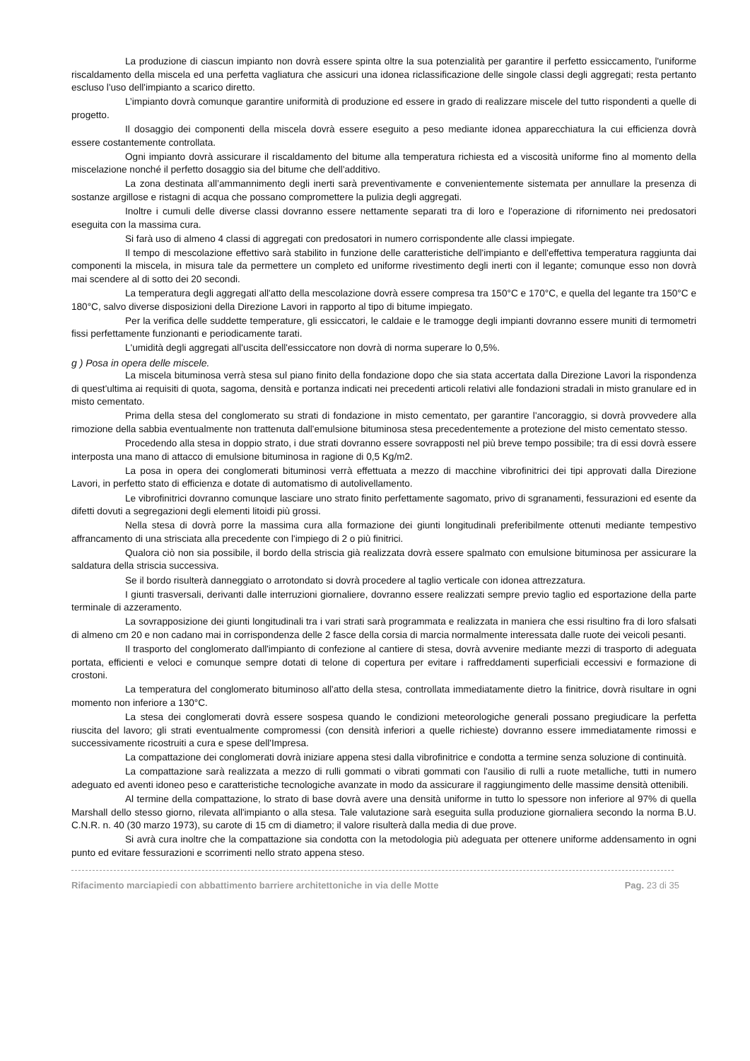La produzione di ciascun impianto non dovrà essere spinta oltre la sua potenzialità per garantire il perfetto essiccamento, l'uniforme riscaldamento della miscela ed una perfetta vagliatura che assicuri una idonea riclassificazione delle singole classi degli aggregati; resta pertanto escluso l'uso dell'impianto a scarico diretto.
L’impianto dovrà comunque garantire uniformità di produzione ed essere in grado di realizzare miscele del tutto rispondenti a quelle di progetto.
Il dosaggio dei componenti della miscela dovrà essere eseguito a peso mediante idonea apparecchiatura la cui efficienza dovrà essere costantemente controllata.
Ogni impianto dovrà assicurare il riscaldamento del bitume alla temperatura richiesta ed a viscosità uniforme fino al momento della miscelazione nonché il perfetto dosaggio sia del bitume che dell'additivo.
La zona destinata all’ammannimento degli inerti sarà preventivamente e convenientemente sistemata per annullare la presenza di sostanze argillose e ristagni di acqua che possano compromettere la pulizia degli aggregati.
Inoltre i cumuli delle diverse classi dovranno essere nettamente separati tra di loro e l'operazione di rifornimento nei predosatori eseguita con la massima cura.
Si farà uso di almeno 4 classi di aggregati con predosatori in numero corrispondente alle classi impiegate.
Il tempo di mescolazione effettivo sarà stabilito in funzione delle caratteristiche dell'impianto e dell'effettiva temperatura raggiunta dai componenti la miscela, in misura tale da permettere un completo ed uniforme rivestimento degli inerti con il legante; comunque esso non dovrà mai scendere al di sotto dei 20 secondi.
La temperatura degli aggregati all'atto della mescolazione dovrà essere compresa tra 150°C e 170°C, e quella del legante tra 150°C e 180°C, salvo diverse disposizioni della Direzione Lavori in rapporto al tipo di bitume impiegato.
Per la verifica delle suddette temperature, gli essiccatori, le caldaie e le tramogge degli impianti dovranno essere muniti di termometri fissi perfettamente funzionanti e periodicamente tarati.
L'umidità degli aggregati all'uscita dell'essiccatore non dovrà di norma superare lo 0,5%.
g ) Posa in opera delle miscele.
La miscela bituminosa verrà stesa sul piano finito della fondazione dopo che sia stata accertata dalla Direzione Lavori la rispondenza di quest'ultima ai requisiti di quota, sagoma, densità e portanza indicati nei precedenti articoli relativi alle fondazioni stradali in misto granulare ed in misto cementato.
Prima della stesa del conglomerato su strati di fondazione in misto cementato, per garantire l'ancoraggio, si dovrà provvedere alla rimozione della sabbia eventualmente non trattenuta dall'emulsione bituminosa stesa precedentemente a protezione del misto cementato stesso.
Procedendo alla stesa in doppio strato, i due strati dovranno essere sovrapposti nel più breve tempo possibile; tra di essi dovrà essere interposta una mano di attacco di emulsione bituminosa in ragione di 0,5 Kg/m2.
La posa in opera dei conglomerati bituminosi verrà effettuata a mezzo di macchine vibrofinitrici dei tipi approvati dalla Direzione Lavori, in perfetto stato di efficienza e dotate di automatismo di autolivellamento.
Le vibrofinitrici dovranno comunque lasciare uno strato finito perfettamente sagomato, privo di sgranamenti, fessurazioni ed esente da difetti dovuti a segregazioni degli elementi litoidi più grossi.
Nella stesa di dovrà porre la massima cura alla formazione dei giunti longitudinali preferibilmente ottenuti mediante tempestivo affrancamento di una strisciata alla precedente con l'impiego di 2 o più finitrici.
Qualora ciò non sia possibile, il bordo della striscia già realizzata dovrà essere spalmato con emulsione bituminosa per assicurare la saldatura della striscia successiva.
Se il bordo risulterà danneggiato o arrotondato si dovrà procedere al taglio verticale con idonea attrezzatura.
I giunti trasversali, derivanti dalle interruzioni giornaliere, dovranno essere realizzati sempre previo taglio ed esportazione della parte terminale di azzeramento.
La sovrapposizione dei giunti longitudinali tra i vari strati sarà programmata e realizzata in maniera che essi risultino fra di loro sfalsati di almeno cm 20 e non cadano mai in corrispondenza delle 2 fasce della corsia di marcia normalmente interessata dalle ruote dei veicoli pesanti.
Il trasporto del conglomerato dall'impianto di confezione al cantiere di stesa, dovrà avvenire mediante mezzi di trasporto di adeguata portata, efficienti e veloci e comunque sempre dotati di telone di copertura per evitare i raffreddamenti superficiali eccessivi e formazione di crostoni.
La temperatura del conglomerato bituminoso all'atto della stesa, controllata immediatamente dietro la finitrice, dovrà risultare in ogni momento non inferiore a 130°C.
La stesa dei conglomerati dovrà essere sospesa quando le condizioni meteorologiche generali possano pregiudicare la perfetta riuscita del lavoro; gli strati eventualmente compromessi (con densità inferiori a quelle richieste) dovranno essere immediatamente rimossi e successivamente ricostruiti a cura e spese dell'Impresa.
La compattazione dei conglomerati dovrà iniziare appena stesi dalla vibrofinitrice e condotta a termine senza soluzione di continuità.
La compattazione sarà realizzata a mezzo di rulli gommati o vibrati gommati con l'ausilio di rulli a ruote metalliche, tutti in numero adeguato ed aventi idoneo peso e caratteristiche tecnologiche avanzate in modo da assicurare il raggiungimento delle massime densità ottenibili.
Al termine della compattazione, lo strato di base dovrà avere una densità uniforme in tutto lo spessore non inferiore al 97% di quella Marshall dello stesso giorno, rilevata all'impianto o alla stesa. Tale valutazione sarà eseguita sulla produzione giornaliera secondo la norma B.U. C.N.R. n. 40 (30 marzo 1973), su carote di 15 cm di diametro; il valore risulterà dalla media di due prove.
Si avrà cura inoltre che la compattazione sia condotta con la metodologia più adeguata per ottenere uniforme addensamento in ogni punto ed evitare fessurazioni e scorrimenti nello strato appena steso.
Rifacimento marciapiedi con abbattimento barriere architettoniche in via delle Motte Pag. 23 di 35